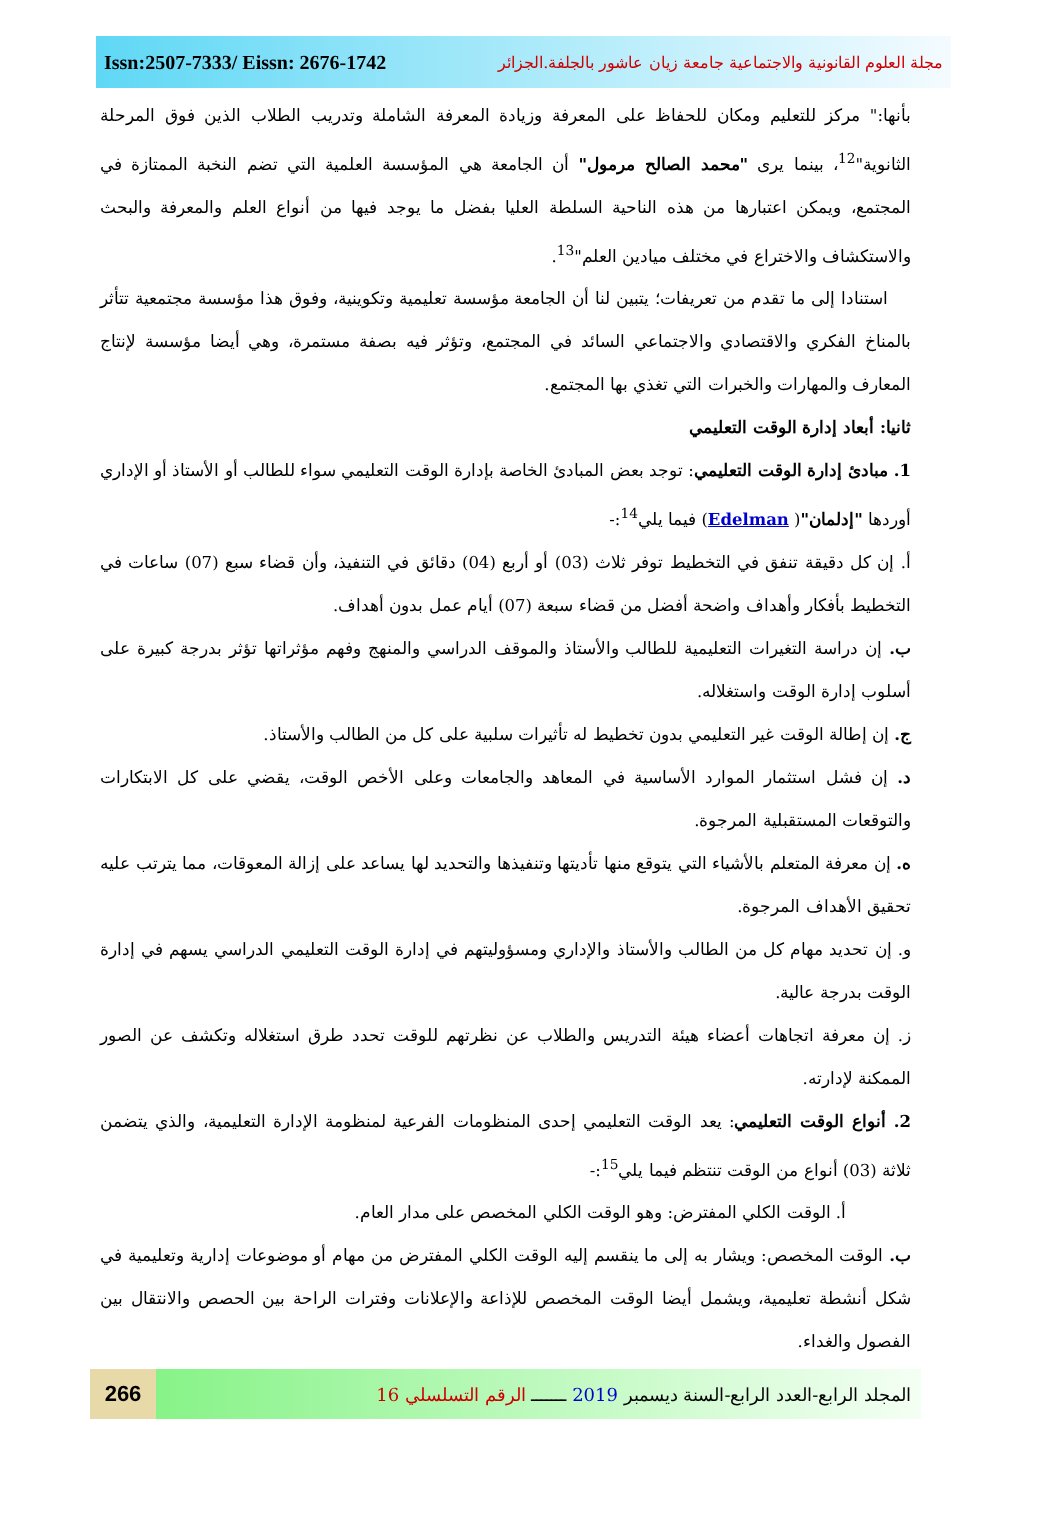Issn:2507-7333/ Eissn: 2676-1742 مجلة العلوم القانونية والاجتماعية جامعة زيان عاشور بالجلفة.الجزائر
بأنها:" مركز للتعليم ومكان للحفاظ على المعرفة وزيادة المعرفة الشاملة وتدريب الطلاب الذين فوق المرحلة الثانوية"<sup>12</sup>، بينما يرى "محمد الصالح مرمول" أن الجامعة هي المؤسسة العلمية التي تضم النخبة الممتازة في المجتمع، ويمكن اعتبارها من هذه الناحية السلطة العليا بفضل ما يوجد فيها من أنواع العلم والمعرفة والبحث والاستكشاف والاختراع في مختلف ميادين العلم"<sup>13</sup>.
استنادا إلى ما تقدم من تعريفات؛ يتبين لنا أن الجامعة مؤسسة تعليمية وتكوينية، وفوق هذا مؤسسة مجتمعية تتأثر بالمناخ الفكري والاقتصادي والاجتماعي السائد في المجتمع، وتؤثر فيه بصفة مستمرة، وهي أيضا مؤسسة لإنتاج المعارف والمهارات والخبرات التي تغذي بها المجتمع.
ثانيا: أبعاد إدارة الوقت التعليمي
1. مبادئ إدارة الوقت التعليمي: توجد بعض المبادئ الخاصة بإدارة الوقت التعليمي سواء للطالب أو الأستاذ أو الإداري أوردها "إدلمان"( Edelman) فيما يلي<sup>14</sup>:-
أ. إن كل دقيقة تنفق في التخطيط توفر ثلاث (03) أو أربع (04) دقائق في التنفيذ، وأن قضاء سبع (07) ساعات في التخطيط بأفكار وأهداف واضحة أفضل من قضاء سبعة (07) أيام عمل بدون أهداف.
ب. إن دراسة التغيرات التعليمية للطالب والأستاذ والموقف الدراسي والمنهج وفهم مؤثراتها تؤثر بدرجة كبيرة على أسلوب إدارة الوقت واستغلاله.
ج. إن إطالة الوقت غير التعليمي بدون تخطيط له تأثيرات سلبية على كل من الطالب والأستاذ.
د. إن فشل استثمار الموارد الأساسية في المعاهد والجامعات وعلى الأخص الوقت، يقضي على كل الابتكارات والتوقعات المستقبلية المرجوة.
ه. إن معرفة المتعلم بالأشياء التي يتوقع منها تأديتها وتنفيذها والتحديد لها يساعد على إزالة المعوقات، مما يترتب عليه تحقيق الأهداف المرجوة.
و. إن تحديد مهام كل من الطالب والأستاذ والإداري ومسؤوليتهم في إدارة الوقت التعليمي الدراسي يسهم في إدارة الوقت بدرجة عالية.
ز. إن معرفة اتجاهات أعضاء هيئة التدريس والطلاب عن نظرتهم للوقت تحدد طرق استغلاله وتكشف عن الصور الممكنة لإدارته.
2. أنواع الوقت التعليمي: يعد الوقت التعليمي إحدى المنظومات الفرعية لمنظومة الإدارة التعليمية، والذي يتضمن ثلاثة (03) أنواع من الوقت تنتظم فيما يلي<sup>15</sup>:-
أ. الوقت الكلي المفترض: وهو الوقت الكلي المخصص على مدار العام.
ب. الوقت المخصص: ويشار به إلى ما ينقسم إليه الوقت الكلي المفترض من مهام أو موضوعات إدارية وتعليمية في شكل أنشطة تعليمية، ويشمل أيضا الوقت المخصص للإذاعة والإعلانات وفترات الراحة بين الحصص والانتقال بين الفصول والغداء.
266
المجلد الرابع-العدد الرابع-السنة ديسمبر 2019 ـــــــ الرقم التسلسلي 16